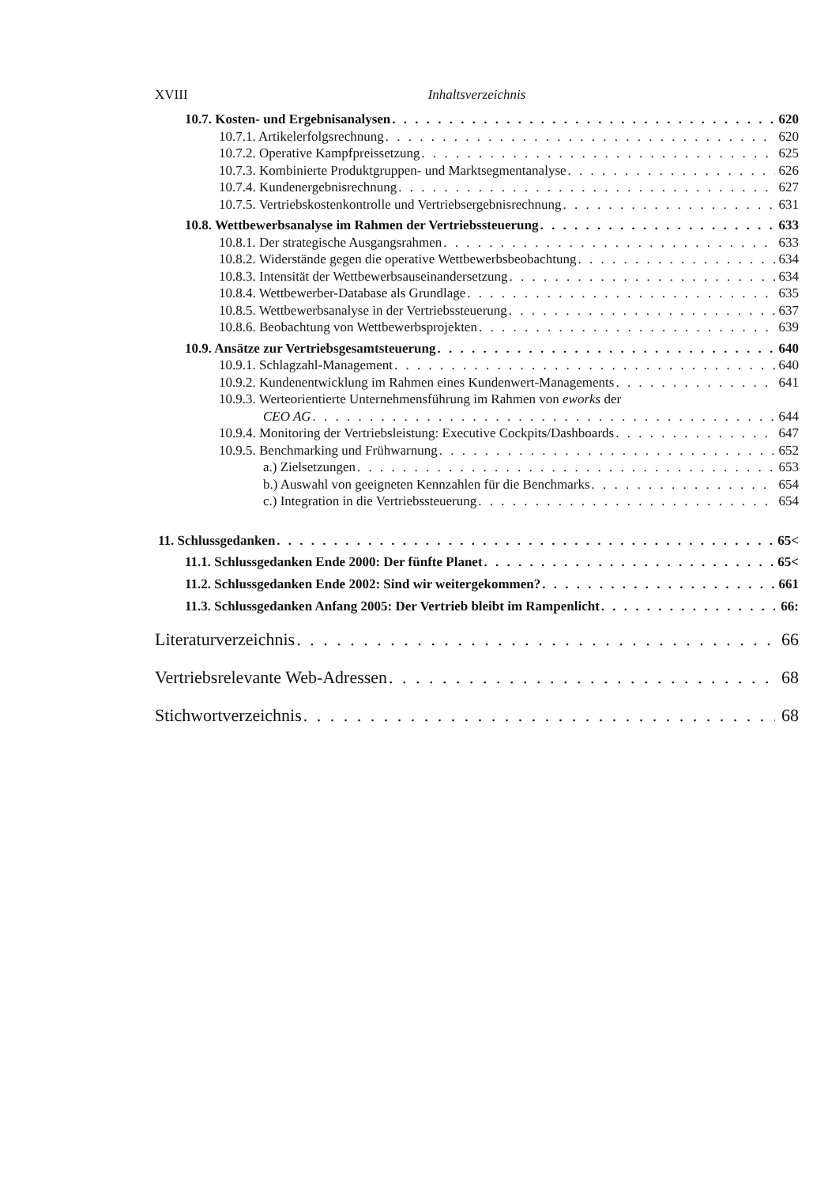XVIII Inhaltsverzeichnis
10.7. Kosten- und Ergebnisanalysen 620
10.7.1. Artikelerfolgsrechnung 620
10.7.2. Operative Kampfpreissetzung 625
10.7.3. Kombinierte Produktgruppen- und Marktsegmentanalyse 626
10.7.4. Kundenergebnisrechnung 627
10.7.5. Vertriebskostenkontrolle und Vertriebsergebnisrechnung 631
10.8. Wettbewerbsanalyse im Rahmen der Vertriebssteuerung 633
10.8.1. Der strategische Ausgangsrahmen 633
10.8.2. Widerstände gegen die operative Wettbewerbsbeobachtung 634
10.8.3. Intensität der Wettbewerbsauseinandersetzung 634
10.8.4. Wettbewerber-Database als Grundlage 635
10.8.5. Wettbewerbsanalyse in der Vertriebssteuerung 637
10.8.6. Beobachtung von Wettbewerbsprojekten 639
10.9. Ansätze zur Vertriebsgesamtsteuerung 640
10.9.1. Schlagzahl-Management 640
10.9.2. Kundenentwicklung im Rahmen eines Kundenwert-Managements 641
10.9.3. Werteorientierte Unternehmensführung im Rahmen von eworks der
CEO AG 644
10.9.4. Monitoring der Vertriebsleistung: Executive Cockpits/Dashboards 647
10.9.5. Benchmarking und Frühwarnung 652
a.) Zielsetzungen 653
b.) Auswahl von geeigneten Kennzahlen für die Benchmarks 654
c.) Integration in die Vertriebssteuerung 654
11. Schlussgedanken 65<
11.1. Schlussgedanken Ende 2000: Der fünfte Planet 65<
11.2. Schlussgedanken Ende 2002: Sind wir weitergekommen? 661
11.3. Schlussgedanken Anfang 2005: Der Vertrieb bleibt im Rampenlicht 66:
Literaturverzeichnis 66
Vertriebsrelevante Web-Adressen 68
Stichwortverzeichnis 68